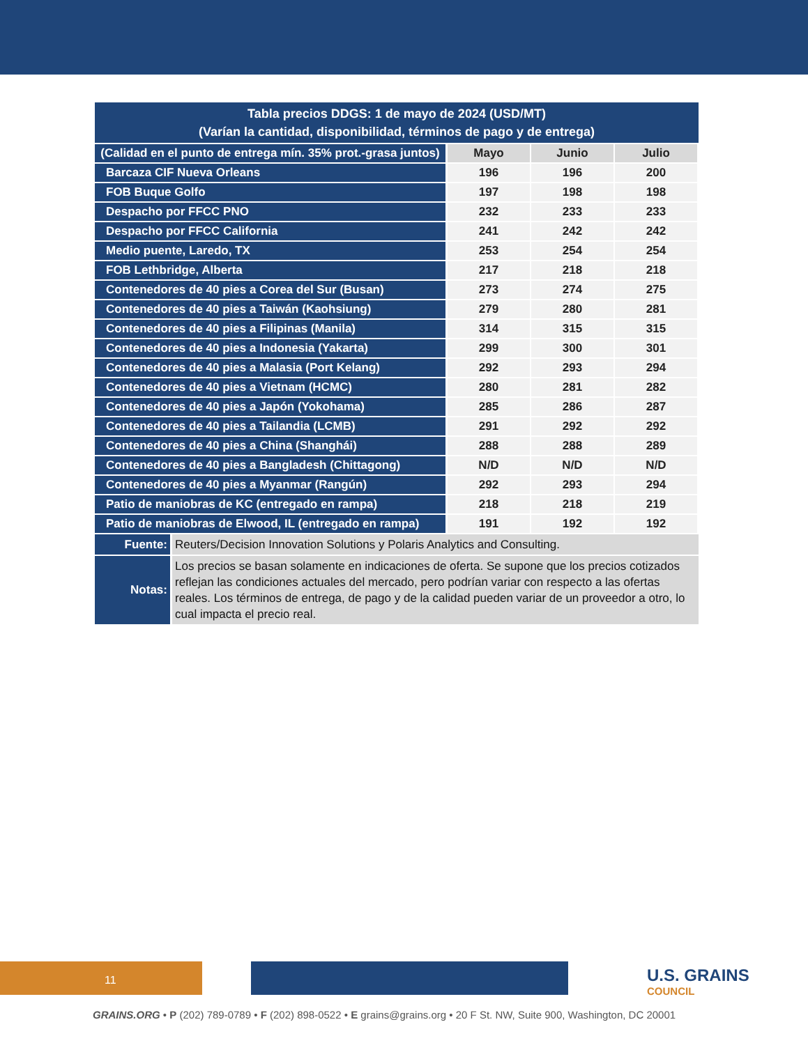| Tabla precios DDGS: 1 de mayo de 2024 (USD/MT) (Varían la cantidad, disponibilidad, términos de pago y de entrega) | | | |
| (Calidad en el punto de entrega mín. 35% prot.-grasa juntos) | Mayo | Junio | Julio |
| Barcaza CIF Nueva Orleans | 196 | 196 | 200 |
| FOB Buque Golfo | 197 | 198 | 198 |
| Despacho por FFCC PNO | 232 | 233 | 233 |
| Despacho por FFCC California | 241 | 242 | 242 |
| Medio puente, Laredo, TX | 253 | 254 | 254 |
| FOB Lethbridge, Alberta | 217 | 218 | 218 |
| Contenedores de 40 pies a Corea del Sur (Busan) | 273 | 274 | 275 |
| Contenedores de 40 pies a Taiwán (Kaohsiung) | 279 | 280 | 281 |
| Contenedores de 40 pies a Filipinas (Manila) | 314 | 315 | 315 |
| Contenedores de 40 pies a Indonesia (Yakarta) | 299 | 300 | 301 |
| Contenedores de 40 pies a Malasia (Port Kelang) | 292 | 293 | 294 |
| Contenedores de 40 pies a Vietnam (HCMC) | 280 | 281 | 282 |
| Contenedores de 40 pies a Japón (Yokohama) | 285 | 286 | 287 |
| Contenedores de 40 pies a Tailandia (LCMB) | 291 | 292 | 292 |
| Contenedores de 40 pies a China (Shanghái) | 288 | 288 | 289 |
| Contenedores de 40 pies a Bangladesh (Chittagong) | N/D | N/D | N/D |
| Contenedores de 40 pies a Myanmar (Rangún) | 292 | 293 | 294 |
| Patio de maniobras de KC (entregado en rampa) | 218 | 218 | 219 |
| Patio de maniobras de Elwood, IL (entregado en rampa) | 191 | 192 | 192 |
| Fuente: | Reuters/Decision Innovation Solutions y Polaris Analytics and Consulting. |
| Notas: | Los precios se basan solamente en indicaciones de oferta. Se supone que los precios cotizados reflejan las condiciones actuales del mercado, pero podrían variar con respecto a las ofertas reales. Los términos de entrega, de pago y de la calidad pueden variar de un proveedor a otro, lo cual impacta el precio real. |
11 U.S. GRAINS
COUNCIL
GRAINS.ORG • P (202) 789-0789 • F (202) 898-0522 • E grains@grains.org • 20 F St. NW, Suite 900, Washington, DC 20001